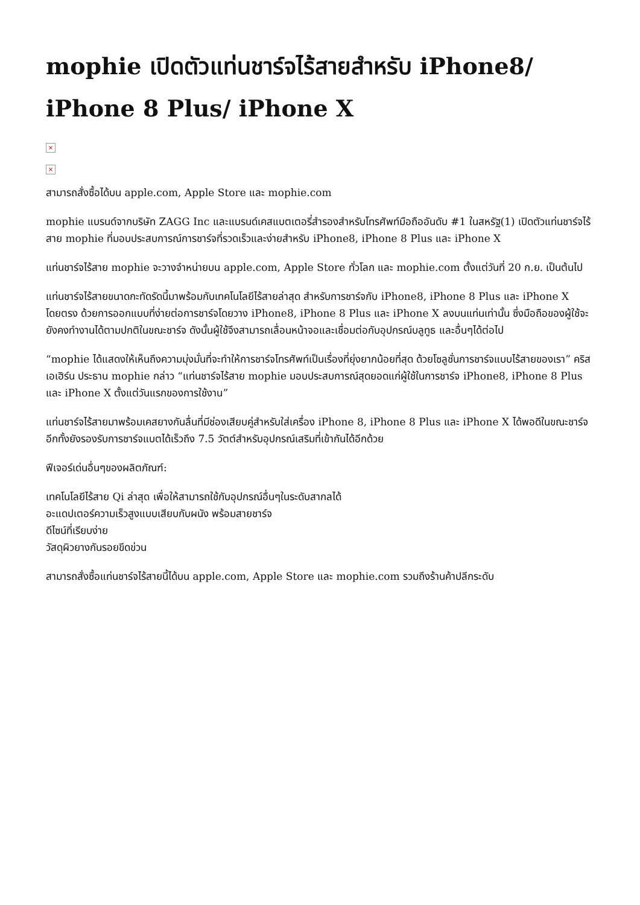mophie เปิดตัวแท่นชาร์จไร้สายสำหรับ iPhone8/ iPhone 8 Plus/ iPhone X
×
×
สามารถสั่งซื้อได้บน apple.com, Apple Store และ mophie.com
mophie แบรนด์จากบริษัท ZAGG Inc และแบรนด์เคสแบตเตอรี่สำรองสำหรับโทรศัพท์มือถืออันดับ #1 ในสหรัฐ(1) เปิดตัวแท่นชาร์จไร้สาย mophie ที่มอบประสบการณ์การชาร์จที่รวดเร็วและง่ายสำหรับ iPhone8, iPhone 8 Plus และ iPhone X
แท่นชาร์จไร้สาย mophie จะวางจำหน่ายบน apple.com, Apple Store ทั่วโลก และ mophie.com ตั้งแต่วันที่ 20 ก.ย. เป็นต้นไป
แท่นชาร์จไร้สายขนาดกะทัดรัดนี้มาพร้อมกับเทคโนโลยีไร้สายล่าสุด สำหรับการชาร์จกับ iPhone8, iPhone 8 Plus และ iPhone X โดยตรง ด้วยการออกแบบที่ง่ายต่อการชาร์จโดยวาง iPhone8, iPhone 8 Plus และ iPhone X ลงบนแท่นเท่านั้น ซึ่งมือถือของผู้ใช้จะยังคงทำงานได้ตามปกติในขณะชาร์จ ดังนั้นผู้ใช้จึงสามารถเลื่อนหน้าจอและเชื่อมต่อกับอุปกรณ์บลูทูธ และอื่นๆได้ต่อไป
“mophie ได้แสดงให้เห็นถึงความมุ่งมั่นที่จะทำให้การชาร์จโทรศัพท์เป็นเรื่องที่ยุ่งยากน้อยที่สุด ด้วยโซลูชั่นการชาร์จแบบไร้สายของเรา” คริส เอเฮิร์น ประธาน mophie กล่าว “แท่นชาร์จไร้สาย mophie มอบประสบการณ์สุดยอดแก่ผู้ใช้ในการชาร์จ iPhone8, iPhone 8 Plus และ iPhone X ตั้งแต่วันแรกของการใช้งาน”
แท่นชาร์จไร้สายมาพร้อมเคสยางกันลื่นที่มีช่องเสียบคู่สำหรับใส่เครื่อง iPhone 8, iPhone 8 Plus และ iPhone X ได้พอดีในขณะชาร์จ อีกทั้งยังรองรับการชาร์จแบตได้เร็วถึง 7.5 วัตต์สำหรับอุปกรณ์เสริมที่เข้ากันได้อีกด้วย
ฟีเจอร์เด่นอื่นๆของผลิตภัณฑ์:
เทคโนโลยีไร้สาย Qi ล่าสุด เพื่อให้สามารถใช้กับอุปกรณ์อื่นๆในระดับสากลได้
อะแดปเตอร์ความเร็วสูงแบบเสียบกับผนัง พร้อมสายชาร์จ
ดีไซน์ที่เรียบง่าย
วัสดุผิวยางกันรอยขีดข่วน
สามารถสั่งซื้อแท่นชาร์จไร้สายนี้ได้บน apple.com, Apple Store และ mophie.com รวมถึงร้านค้าปลีกระดับ